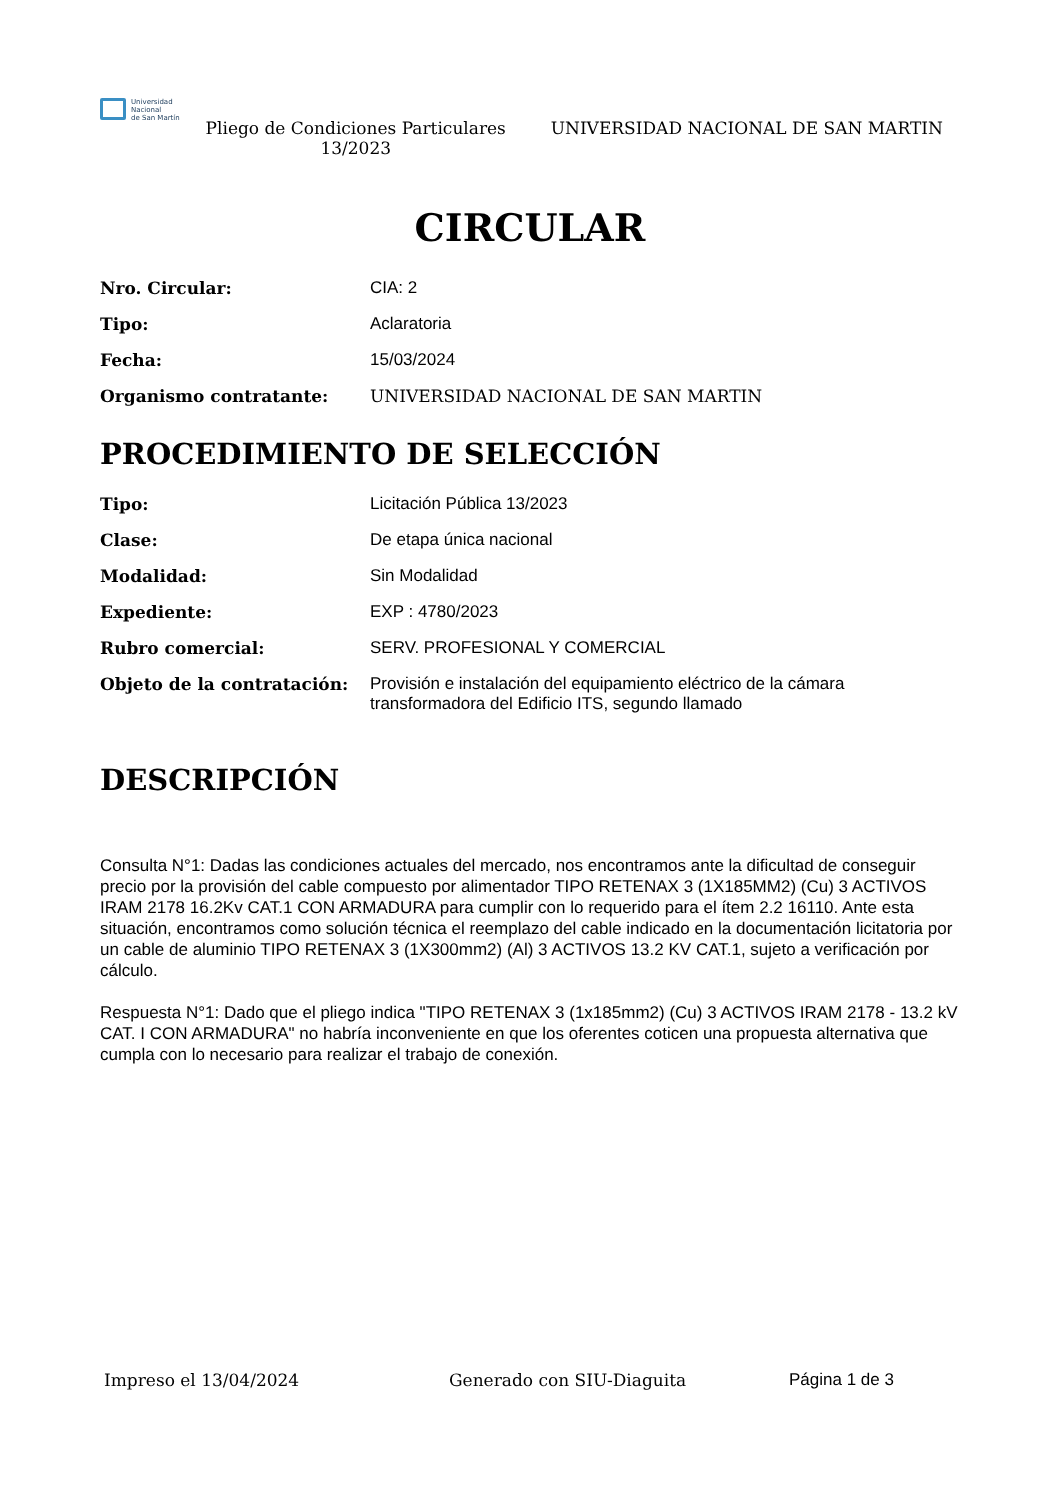Universidad
Nacional
de San Martín
Pliego de Condiciones Particulares 13/2023
UNIVERSIDAD NACIONAL DE SAN MARTIN
CIRCULAR
| Nro. Circular: | CIA: 2 |
| Tipo: | Aclaratoria |
| Fecha: | 15/03/2024 |
| Organismo contratante: | UNIVERSIDAD NACIONAL DE SAN MARTIN |
PROCEDIMIENTO DE SELECCIÓN
| Tipo: | Licitación Pública 13/2023 |
| Clase: | De etapa única nacional |
| Modalidad: | Sin Modalidad |
| Expediente: | EXP : 4780/2023 |
| Rubro comercial: | SERV. PROFESIONAL Y COMERCIAL |
| Objeto de la contratación: | Provisión e instalación del equipamiento eléctrico de la cámara transformadora del Edificio ITS, segundo llamado |
DESCRIPCIÓN
Consulta N°1: Dadas las condiciones actuales del mercado, nos encontramos ante la dificultad de conseguir precio por la provisión del cable compuesto por alimentador TIPO RETENAX 3 (1X185MM2) (Cu) 3 ACTIVOS IRAM 2178 16.2Kv CAT.1 CON ARMADURA para cumplir con lo requerido para el ítem 2.2 16110. Ante esta situación, encontramos como solución técnica el reemplazo del cable indicado en la documentación licitatoria por un cable de aluminio TIPO RETENAX 3 (1X300mm2) (Al) 3 ACTIVOS 13.2 KV CAT.1, sujeto a verificación por cálculo.
Respuesta N°1: Dado que el pliego indica "TIPO RETENAX 3 (1x185mm2) (Cu) 3 ACTIVOS IRAM 2178 - 13.2 kV CAT. I CON ARMADURA" no habría inconveniente en que los oferentes coticen una propuesta alternativa que cumpla con lo necesario para realizar el trabajo de conexión.
Impreso el 13/04/2024 Generado con SIU-Diaguita Página 1 de 3